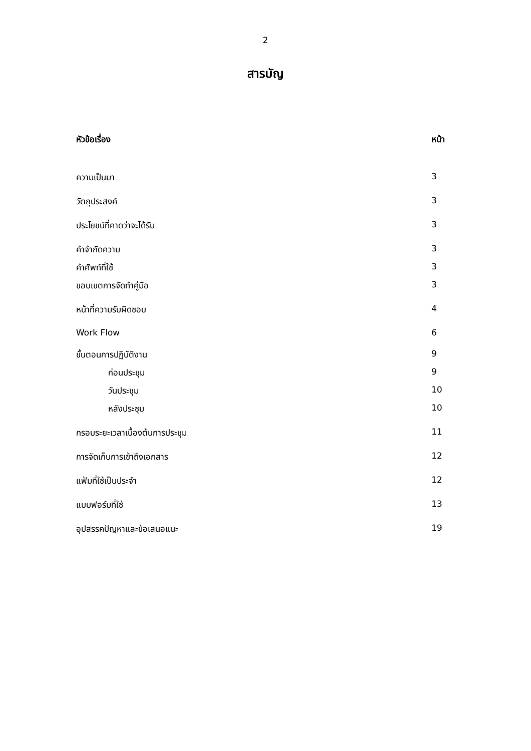2
สารบัญ
| หัวข้อเรื่อง | หน้า |
| --- | --- |
| ความเป็นมา | 3 |
| วัตถุประสงค์ | 3 |
| ประโยชน์ที่คาดว่าจะได้รับ | 3 |
| คำจำกัดความ | 3 |
| คำศัพท์ที่ใช้ | 3 |
| ขอบเขตการจัดทำคู่มือ | 3 |
| หน้าที่ความรับผิดชอบ | 4 |
| Work Flow | 6 |
| ขั้นตอนการปฏิบัติงาน | 9 |
| ก่อนประชุม | 9 |
| วันประชุม | 10 |
| หลังประชุม | 10 |
| กรอบระยะเวลาเบื้องต้นการประชุม | 11 |
| การจัดเก็บการเข้าถึงเอกสาร | 12 |
| แฟ้มที่ใช้เป็นประจำ | 12 |
| แบบฟอร์มที่ใช้ | 13 |
| อุปสรรคปัญหาและข้อเสนอแนะ | 19 |